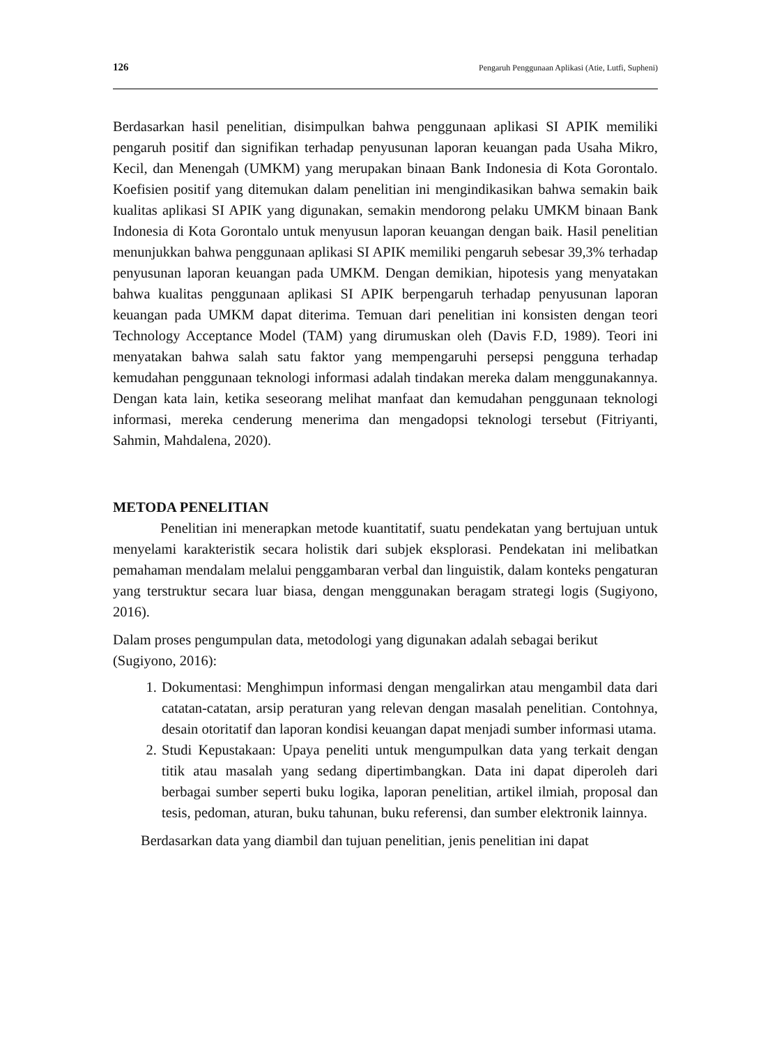126 Pengaruh Penggunaan Aplikasi (Atie, Lutfi, Supheni)
Berdasarkan hasil penelitian, disimpulkan bahwa penggunaan aplikasi SI APIK memiliki pengaruh positif dan signifikan terhadap penyusunan laporan keuangan pada Usaha Mikro, Kecil, dan Menengah (UMKM) yang merupakan binaan Bank Indonesia di Kota Gorontalo. Koefisien positif yang ditemukan dalam penelitian ini mengindikasikan bahwa semakin baik kualitas aplikasi SI APIK yang digunakan, semakin mendorong pelaku UMKM binaan Bank Indonesia di Kota Gorontalo untuk menyusun laporan keuangan dengan baik. Hasil penelitian menunjukkan bahwa penggunaan aplikasi SI APIK memiliki pengaruh sebesar 39,3% terhadap penyusunan laporan keuangan pada UMKM. Dengan demikian, hipotesis yang menyatakan bahwa kualitas penggunaan aplikasi SI APIK berpengaruh terhadap penyusunan laporan keuangan pada UMKM dapat diterima. Temuan dari penelitian ini konsisten dengan teori Technology Acceptance Model (TAM) yang dirumuskan oleh (Davis F.D, 1989). Teori ini menyatakan bahwa salah satu faktor yang mempengaruhi persepsi pengguna terhadap kemudahan penggunaan teknologi informasi adalah tindakan mereka dalam menggunakannya. Dengan kata lain, ketika seseorang melihat manfaat dan kemudahan penggunaan teknologi informasi, mereka cenderung menerima dan mengadopsi teknologi tersebut (Fitriyanti, Sahmin, Mahdalena, 2020).
METODA PENELITIAN
Penelitian ini menerapkan metode kuantitatif, suatu pendekatan yang bertujuan untuk menyelami karakteristik secara holistik dari subjek eksplorasi. Pendekatan ini melibatkan pemahaman mendalam melalui penggambaran verbal dan linguistik, dalam konteks pengaturan yang terstruktur secara luar biasa, dengan menggunakan beragam strategi logis (Sugiyono, 2016).
Dalam proses pengumpulan data, metodologi yang digunakan adalah sebagai berikut (Sugiyono, 2016):
1. Dokumentasi: Menghimpun informasi dengan mengalirkan atau mengambil data dari catatan-catatan, arsip peraturan yang relevan dengan masalah penelitian. Contohnya, desain otoritatif dan laporan kondisi keuangan dapat menjadi sumber informasi utama.
2. Studi Kepustakaan: Upaya peneliti untuk mengumpulkan data yang terkait dengan titik atau masalah yang sedang dipertimbangkan. Data ini dapat diperoleh dari berbagai sumber seperti buku logika, laporan penelitian, artikel ilmiah, proposal dan tesis, pedoman, aturan, buku tahunan, buku referensi, dan sumber elektronik lainnya.
Berdasarkan data yang diambil dan tujuan penelitian, jenis penelitian ini dapat